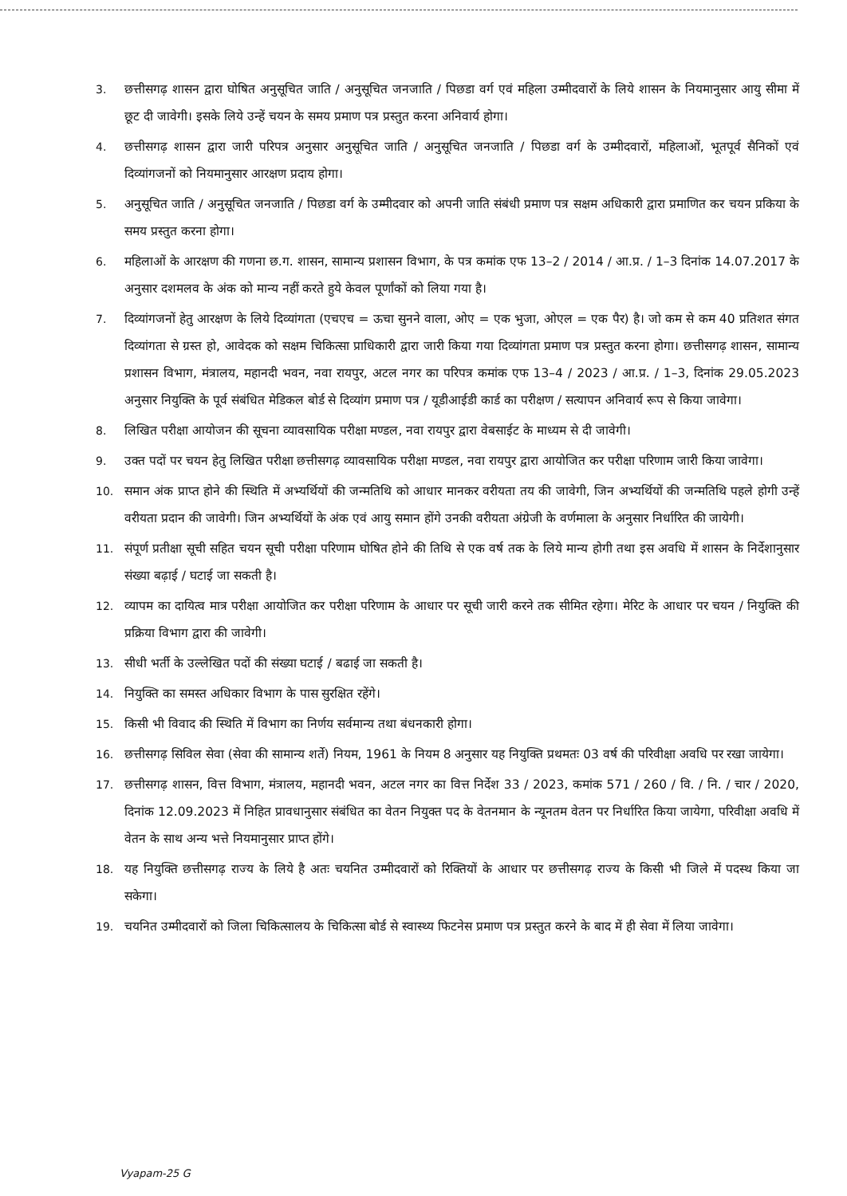3. छत्तीसगढ़ शासन द्वारा घोषित अनुसूचित जाति / अनुसूचित जनजाति / पिछडा वर्ग एवं महिला उम्मीदवारों के लिये शासन के नियमानुसार आयु सीमा में छूट दी जावेगी। इसके लिये उन्हें चयन के समय प्रमाण पत्र प्रस्तुत करना अनिवार्य होगा।
4. छत्तीसगढ़ शासन द्वारा जारी परिपत्र अनुसार अनुसूचित जाति / अनुसूचित जनजाति / पिछडा वर्ग के उम्मीदवारों, महिलाओं, भूतपूर्व सैनिकों एवं दिव्यांगजनों को नियमानुसार आरक्षण प्रदाय होगा।
5. अनुसूचित जाति / अनुसूचित जनजाति / पिछडा वर्ग के उम्मीदवार को अपनी जाति संबंधी प्रमाण पत्र सक्षम अधिकारी द्वारा प्रमाणित कर चयन प्रकिया के समय प्रस्तुत करना होगा।
6. महिलाओं के आरक्षण की गणना छ.ग. शासन, सामान्य प्रशासन विभाग, के पत्र कमांक एफ 13–2 / 2014 / आ.प्र. / 1–3 दिनांक 14.07.2017 के अनुसार दशमलव के अंक को मान्य नहीं करते हुये केवल पूर्णांकों को लिया गया है।
7. दिव्यांगजनों हेतु आरक्षण के लिये दिव्यांगता (एचएच = ऊचा सुनने वाला, ओए = एक भुजा, ओएल = एक पैर) है। जो कम से कम 40 प्रतिशत संगत दिव्यांगता से ग्रस्त हो, आवेदक को सक्षम चिकित्सा प्राधिकारी द्वारा जारी किया गया दिव्यांगता प्रमाण पत्र प्रस्तुत करना होगा। छत्तीसगढ़ शासन, सामान्य प्रशासन विभाग, मंत्रालय, महानदी भवन, नवा रायपुर, अटल नगर का परिपत्र कमांक एफ 13–4 / 2023 / आ.प्र. / 1–3, दिनांक 29.05.2023 अनुसार नियुक्ति के पूर्व संबंधित मेडिकल बोर्ड से दिव्यांग प्रमाण पत्र / यूडीआईडी कार्ड का परीक्षण / सत्यापन अनिवार्य रूप से किया जावेगा।
8. लिखित परीक्षा आयोजन की सूचना व्यावसायिक परीक्षा मण्डल, नवा रायपुर द्वारा वेबसाईट के माध्यम से दी जावेगी।
9. उक्त पदों पर चयन हेतु लिखित परीक्षा छत्तीसगढ़ व्यावसायिक परीक्षा मण्डल, नवा रायपुर द्वारा आयोजित कर परीक्षा परिणाम जारी किया जावेगा।
10. समान अंक प्राप्त होने की स्थिति में अभ्यर्थियों की जन्मतिथि को आधार मानकर वरीयता तय की जावेगी, जिन अभ्यर्थियों की जन्मतिथि पहले होगी उन्हें वरीयता प्रदान की जावेगी। जिन अभ्यर्थियों के अंक एवं आयु समान होंगे उनकी वरीयता अंग्रेजी के वर्णमाला के अनुसार निर्धारित की जायेगी।
11. संपूर्ण प्रतीक्षा सूची सहित चयन सूची परीक्षा परिणाम घोषित होने की तिथि से एक वर्ष तक के लिये मान्य होगी तथा इस अवधि में शासन के निर्देशानुसार संख्या बढ़ाई / घटाई जा सकती है।
12. व्यापम का दायित्व मात्र परीक्षा आयोजित कर परीक्षा परिणाम के आधार पर सूची जारी करने तक सीमित रहेगा। मेरिट के आधार पर चयन / नियुक्ति की प्रक्रिया विभाग द्वारा की जावेगी।
13. सीधी भर्ती के उल्लेखित पदों की संख्या घटाई / बढाई जा सकती है।
14. नियुक्ति का समस्त अधिकार विभाग के पास सुरक्षित रहेंगे।
15. किसी भी विवाद की स्थिति में विभाग का निर्णय सर्वमान्य तथा बंधनकारी होगा।
16. छत्तीसगढ़ सिविल सेवा (सेवा की सामान्य शर्ते) नियम, 1961 के नियम 8 अनुसार यह नियुक्ति प्रथमतः 03 वर्ष की परिवीक्षा अवधि पर रखा जायेगा।
17. छत्तीसगढ़ शासन, वित्त विभाग, मंत्रालय, महानदी भवन, अटल नगर का वित्त निर्देश 33 / 2023, कमांक 571 / 260 / वि. / नि. / चार / 2020, दिनांक 12.09.2023 में निहित प्रावधानुसार संबंधित का वेतन नियुक्त पद के वेतनमान के न्यूनतम वेतन पर निर्धारित किया जायेगा, परिवीक्षा अवधि में वेतन के साथ अन्य भत्ते नियमानुसार प्राप्त होंगे।
18. यह नियुक्ति छत्तीसगढ़ राज्य के लिये है अतः चयनित उम्मीदवारों को रिक्तियों के आधार पर छत्तीसगढ़ राज्य के किसी भी जिले में पदस्थ किया जा सकेगा।
19. चयनित उम्मीदवारों को जिला चिकित्सालय के चिकित्सा बोर्ड से स्वास्थ्य फिटनेस प्रमाण पत्र प्रस्तुत करने के बाद में ही सेवा में लिया जावेगा।
Vyapam-25 G